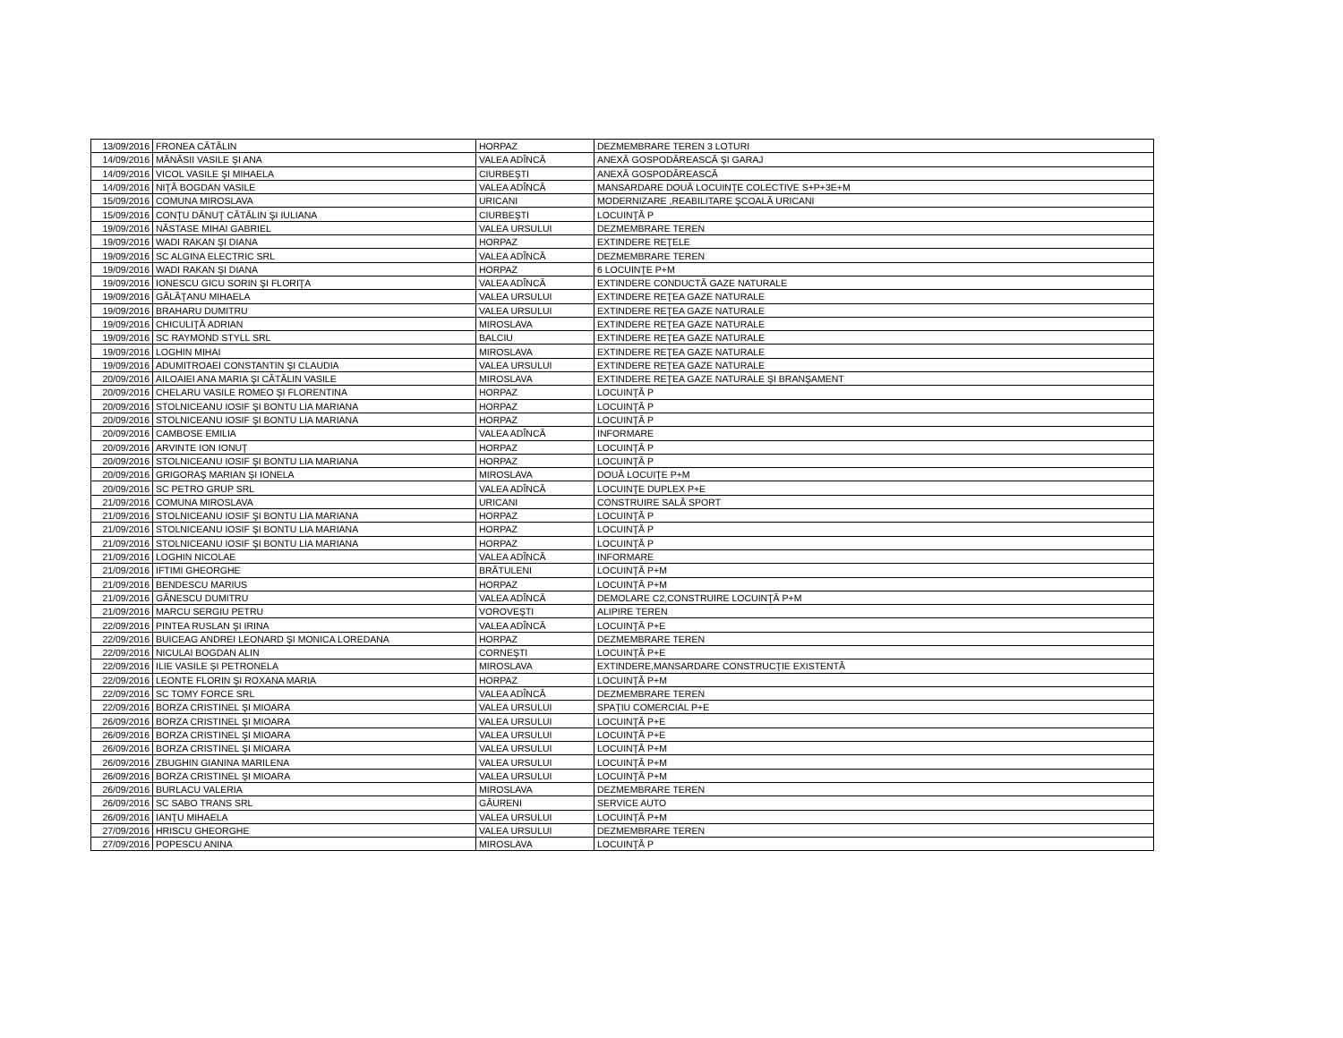| 13/09/2016 | FRONEA CĂTĂLIN | HORPAZ | DEZMEMBRARE TEREN 3 LOTURI |
| 14/09/2016 | MĂNĂSII VASILE ŞI ANA | VALEA ADÎNCĂ | ANEXĂ GOSPODĂREASCĂ ŞI GARAJ |
| 14/09/2016 | VICOL VASILE ŞI MIHAELA | CIURBEŞTI | ANEXĂ GOSPODĂREASCĂ |
| 14/09/2016 | NIŢĂ BOGDAN VASILE | VALEA ADÎNCĂ | MANSARDARE DOUĂ LOCUINŢE COLECTIVE S+P+3E+M |
| 15/09/2016 | COMUNA MIROSLAVA | URICANI | MODERNIZARE ,REABILITARE ŞCOALĂ URICANI |
| 15/09/2016 | CONŢU DĂNUŢ CĂTĂLIN ŞI IULIANA | CIURBEŞTI | LOCUINŢĂ P |
| 19/09/2016 | NĂSTASE MIHAI GABRIEL | VALEA URSULUI | DEZMEMBRARE TEREN |
| 19/09/2016 | WADI RAKAN ŞI DIANA | HORPAZ | EXTINDERE REŢELE |
| 19/09/2016 | SC ALGINA ELECTRIC SRL | VALEA ADÎNCĂ | DEZMEMBRARE TEREN |
| 19/09/2016 | WADI RAKAN ŞI DIANA | HORPAZ | 6 LOCUINŢE P+M |
| 19/09/2016 | IONESCU GICU SORIN ŞI FLORIŢA | VALEA ADÎNCĂ | EXTINDERE CONDUCTĂ GAZE NATURALE |
| 19/09/2016 | GĂLĂŢANU MIHAELA | VALEA URSULUI | EXTINDERE REŢEA GAZE NATURALE |
| 19/09/2016 | BRAHARU DUMITRU | VALEA URSULUI | EXTINDERE REŢEA GAZE NATURALE |
| 19/09/2016 | CHICULIŢĂ ADRIAN | MIROSLAVA | EXTINDERE REŢEA GAZE NATURALE |
| 19/09/2016 | SC RAYMOND STYLL SRL | BALCIU | EXTINDERE REŢEA GAZE NATURALE |
| 19/09/2016 | LOGHIN MIHAI | MIROSLAVA | EXTINDERE REŢEA GAZE NATURALE |
| 19/09/2016 | ADUMITROAEI CONSTANTIN ŞI CLAUDIA | VALEA URSULUI | EXTINDERE REŢEA GAZE NATURALE |
| 20/09/2016 | AILOAIEI ANA MARIA ŞI CĂTĂLIN VASILE | MIROSLAVA | EXTINDERE REŢEA GAZE NATURALE ŞI BRANŞAMENT |
| 20/09/2016 | CHELARU VASILE ROMEO ŞI FLORENTINA | HORPAZ | LOCUINŢĂ P |
| 20/09/2016 | STOLNICEANU IOSIF ŞI BONTU LIA MARIANA | HORPAZ | LOCUINŢĂ P |
| 20/09/2016 | STOLNICEANU IOSIF ŞI BONTU LIA MARIANA | HORPAZ | LOCUINŢĂ P |
| 20/09/2016 | CAMBOSE EMILIA | VALEA ADÎNCĂ | INFORMARE |
| 20/09/2016 | ARVINTE ION IONUŢ | HORPAZ | LOCUINŢĂ P |
| 20/09/2016 | STOLNICEANU IOSIF ŞI BONTU LIA MARIANA | HORPAZ | LOCUINŢĂ P |
| 20/09/2016 | GRIGORAŞ MARIAN ŞI IONELA | MIROSLAVA | DOUĂ LOCUIŢE P+M |
| 20/09/2016 | SC PETRO GRUP SRL | VALEA ADÎNCĂ | LOCUINŢE DUPLEX P+E |
| 21/09/2016 | COMUNA MIROSLAVA | URICANI | CONSTRUIRE SALĂ SPORT |
| 21/09/2016 | STOLNICEANU IOSIF ŞI BONTU LIA MARIANA | HORPAZ | LOCUINŢĂ P |
| 21/09/2016 | STOLNICEANU IOSIF ŞI BONTU LIA MARIANA | HORPAZ | LOCUINŢĂ P |
| 21/09/2016 | STOLNICEANU IOSIF ŞI BONTU LIA MARIANA | HORPAZ | LOCUINŢĂ P |
| 21/09/2016 | LOGHIN NICOLAE | VALEA ADÎNCĂ | INFORMARE |
| 21/09/2016 | IFTIMI GHEORGHE | BRĂTULENI | LOCUINŢĂ P+M |
| 21/09/2016 | BENDESCU MARIUS | HORPAZ | LOCUINŢĂ P+M |
| 21/09/2016 | GĂNESCU DUMITRU | VALEA ADÎNCĂ | DEMOLARE C2,CONSTRUIRE LOCUINŢĂ P+M |
| 21/09/2016 | MARCU SERGIU PETRU | VOROVEŞTI | ALIPIRE TEREN |
| 22/09/2016 | PINTEA RUSLAN ŞI IRINA | VALEA ADÎNCĂ | LOCUINŢĂ P+E |
| 22/09/2016 | BUICEAG ANDREI LEONARD ŞI MONICA LOREDANA | HORPAZ | DEZMEMBRARE TEREN |
| 22/09/2016 | NICULAI BOGDAN ALIN | CORNEŞTI | LOCUINŢĂ P+E |
| 22/09/2016 | ILIE VASILE ŞI PETRONELA | MIROSLAVA | EXTINDERE,MANSARDARE CONSTRUCŢIE EXISTENTĂ |
| 22/09/2016 | LEONTE FLORIN ŞI ROXANA MARIA | HORPAZ | LOCUINŢĂ P+M |
| 22/09/2016 | SC TOMY FORCE SRL | VALEA ADÎNCĂ | DEZMEMBRARE TEREN |
| 22/09/2016 | BORZA CRISTINEL ŞI MIOARA | VALEA URSULUI | SPAŢIU COMERCIAL P+E |
| 26/09/2016 | BORZA CRISTINEL ŞI MIOARA | VALEA URSULUI | LOCUINŢĂ P+E |
| 26/09/2016 | BORZA CRISTINEL ŞI MIOARA | VALEA URSULUI | LOCUINŢĂ P+E |
| 26/09/2016 | BORZA CRISTINEL ŞI MIOARA | VALEA URSULUI | LOCUINŢĂ P+M |
| 26/09/2016 | ZBUGHIN GIANINA MARILENA | VALEA URSULUI | LOCUINŢĂ P+M |
| 26/09/2016 | BORZA CRISTINEL ŞI MIOARA | VALEA URSULUI | LOCUINŢĂ P+M |
| 26/09/2016 | BURLACU VALERIA | MIROSLAVA | DEZMEMBRARE TEREN |
| 26/09/2016 | SC SABO TRANS SRL | GĂURENI | SERVICE AUTO |
| 26/09/2016 | IANŢU MIHAELA | VALEA URSULUI | LOCUINŢĂ P+M |
| 27/09/2016 | HRISCU GHEORGHE | VALEA URSULUI | DEZMEMBRARE TEREN |
| 27/09/2016 | POPESCU ANINA | MIROSLAVA | LOCUINŢĂ P |